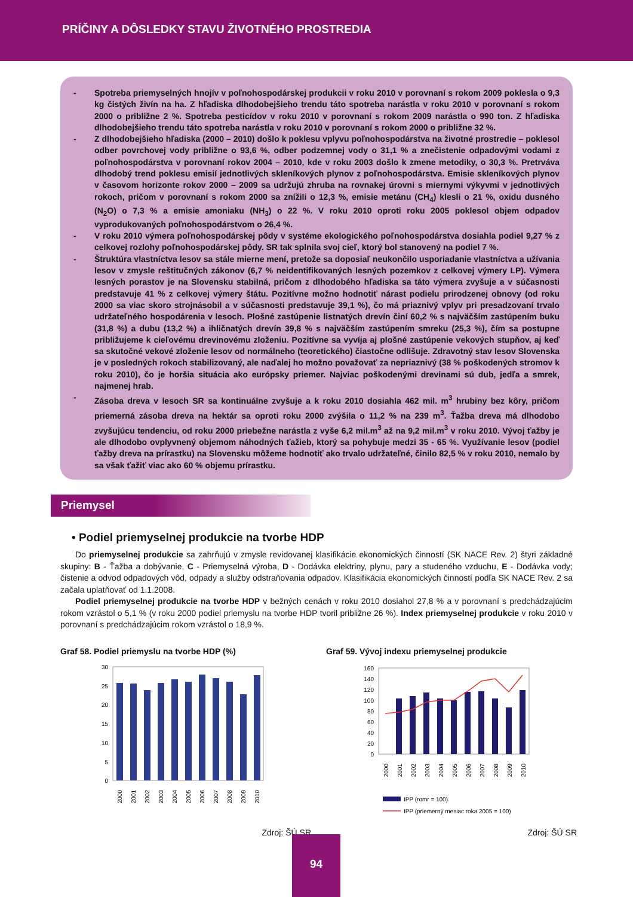PRÍČINY A DÔSLEDKY STAVU ŽIVOTNÉHO PROSTREDIA
- Spotreba priemyselných hnojív v poľnohospodárskej produkcii v roku 2010 v porovnaní s rokom 2009 poklesla o 9,3 kg čistých živín na ha. Z hľadiska dlhodobejšieho trendu táto spotreba narástla v roku 2010 v porovnaní s rokom 2000 o približne 2 %. Spotreba pesticídov v roku 2010 v porovnaní s rokom 2009 narástla o 990 ton. Z hľadiska dlhodobejšieho trendu táto spotreba narástla v roku 2010 v porovnaní s rokom 2000 o približne 32 %.
- Z dlhodobejšieho hľadiska (2000 – 2010) došlo k poklesu vplyvu poľnohospodárstva na životné prostredie – poklesol odber povrchovej vody približne o 93,6 %, odber podzemnej vody o 31,1 % a znečistenie odpadovými vodami z poľnohospodárstva v porovnaní rokov 2004 – 2010, kde v roku 2003 došlo k zmene metodiky, o 30,3 %. Pretrváva dlhodobý trend poklesu emisií jednotlivých skleníkových plynov z poľnohospodárstva. Emisie skleníkových plynov v časovom horizonte rokov 2000 – 2009 sa udržujú zhruba na rovnakej úrovni s miernymi výkyvmi v jednotlivých rokoch, pričom v porovnaní s rokom 2000 sa znížili o 12,3 %, emisie metánu (CH<sub>4</sub>) klesli o 21 %, oxidu dusného (N<sub>2</sub>O) o 7,3 % a emisie amoniaku (NH<sub>3</sub>) o 22 %. V roku 2010 oproti roku 2005 poklesol objem odpadov vyprodukovaných poľnohospodárstvom o 26,4 %.
- V roku 2010 výmera poľnohospodárskej pôdy v systéme ekologického poľnohospodárstva dosiahla podiel 9,27 % z celkovej rozlohy poľnohospodárskej pôdy. SR tak splnila svoj cieľ, ktorý bol stanovený na podiel 7 %.
- Štruktúra vlastníctva lesov sa stále mierne mení, pretože sa doposiaľ neukončilo usporiadanie vlastníctva a užívania lesov v zmysle reštitučných zákonov (6,7 % neidentifikovaných lesných pozemkov z celkovej výmery LP). Výmera lesných porastov je na Slovensku stabilná, pričom z dlhodobého hľadiska sa táto výmera zvyšuje a v súčasnosti predstavuje 41 % z celkovej výmery štátu. Pozitívne možno hodnotiť nárast podielu prirodzenej obnovy (od roku 2000 sa viac skoro strojnásobil a v súčasnosti predstavuje 39,1 %), čo má priaznivý vplyv pri presadzovaní trvalo udržateľného hospodárenia v lesoch. Plošné zastúpenie listnatých drevín činí 60,2 % s najväčším zastúpením buku (31,8 %) a dubu (13,2 %) a ihličnatých drevín 39,8 % s najväčším zastúpením smreku (25,3 %), čím sa postupne približujeme k cieľovému drevinovému zloženiu. Pozitívne sa vyvíja aj plošné zastúpenie vekových stupňov, aj keď sa skutočné vekové zloženie lesov od normálneho (teoretického) čiastočne odlišuje. Zdravotný stav lesov Slovenska je v posledných rokoch stabilizovaný, ale naďalej ho možno považovať za nepriaznivý (38 % poškodených stromov k roku 2010), čo je horšia situácia ako európsky priemer. Najviac poškodenými drevinami sú dub, jedľa a smrek, najmenej hrab.
- Zásoba dreva v lesoch SR sa kontinuálne zvyšuje a k roku 2010 dosiahla 462 mil. m<sup>3</sup> hrubiny bez kôry, pričom priemerná zásoba dreva na hektár sa oproti roku 2000 zvýšila o 11,2 % na 239 m<sup>3</sup>. Ťažba dreva má dlhodobo zvyšujúcu tendenciu, od roku 2000 priebežne narástla z vyše 6,2 mil.m<sup>3</sup> až na 9,2 mil.m<sup>3</sup> v roku 2010. Vývoj ťažby je ale dlhodobo ovplyvnený objemom náhodných ťažieb, ktorý sa pohybuje medzi 35 - 65 %. Využívanie lesov (podiel ťažby dreva na prírastku) na Slovensku môžeme hodnotiť ako trvalo udržateľné, činilo 82,5 % v roku 2010, nemalo by sa však ťažiť viac ako 60 % objemu prírastku.
Priemysel
• Podiel priemyselnej produkcie na tvorbe HDP
Do priemyselnej produkcie sa zahrňujú v zmysle revidovanej klasifikácie ekonomických činností (SK NACE Rev. 2) štyri základné skupiny: B - Ťažba a dobývanie, C - Priemyselná výroba, D - Dodávka elektriny, plynu, pary a studeného vzduchu, E - Dodávka vody; čistenie a odvod odpadových vôd, odpady a služby odstraňovania odpadov. Klasifikácia ekonomických činností podľa SK NACE Rev. 2 sa začala uplatňovať od 1.1.2008.
Podiel priemyselnej produkcie na tvorbe HDP v bežných cenách v roku 2010 dosiahol 27,8 % a v porovnaní s predchádzajúcim rokom vzrástol o 5,1 % (v roku 2000 podiel priemyslu na tvorbe HDP tvoril približne 26 %). Index priemyselnej produkcie v roku 2010 v porovnaní s predchádzajúcim rokom vzrástol o 18,9 %.
Graf 58. Podiel priemyslu na tvorbe HDP (%)
30
25
20
15
10
5
0
2000
2001
2002
2003
2004
2005
2006
2007
2008
2009
2010
Zdroj: ŠÚ SR
Graf 59. Vývoj indexu priemyselnej produkcie
160
140
120
100
80
60
40
20
0
2000
2001
2002
2003
2004
2005
2006
2007
2008
2009
2010
IPP (romr = 100)
IPP (priemerný mesiac roka 2005 = 100)
Zdroj: ŠÚ SR
94